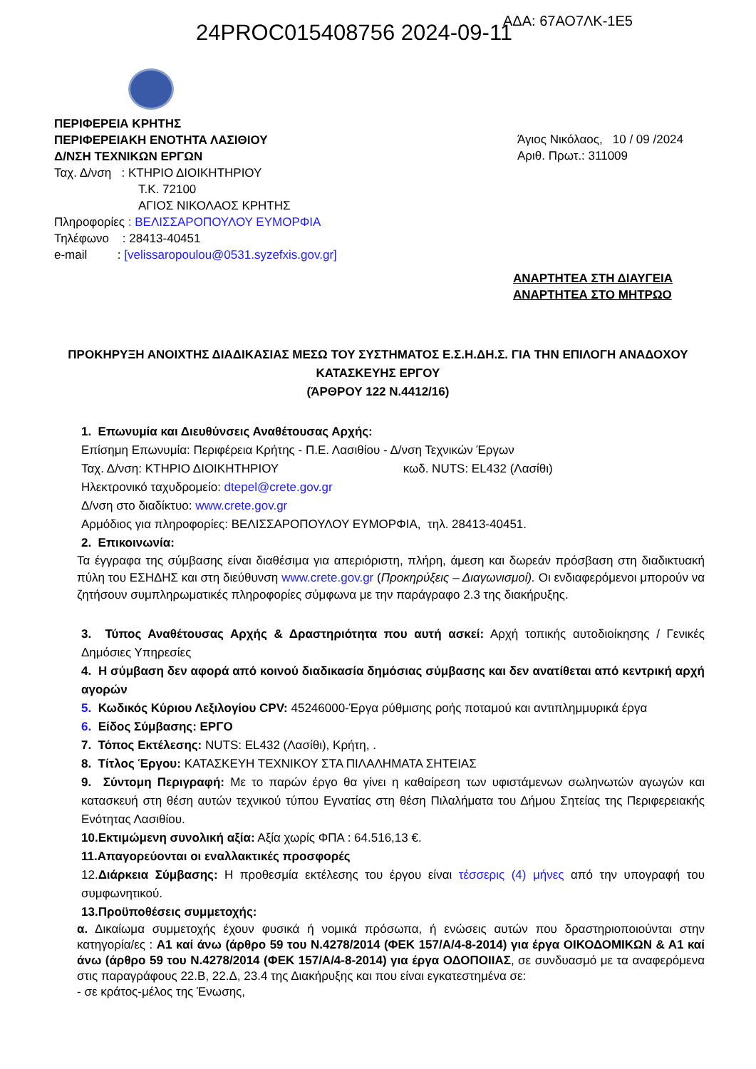24PROC015408756 2024-09-11 ΑΔΑ: 67ΑΟ7ΛΚ-1Ε5
ΠΕΡΙΦΕΡΕΙΑ ΚΡΗΤΗΣ
ΠΕΡΙΦΕΡΕΙΑΚΗ ΕΝΟΤΗΤΑ ΛΑΣΙΘΙΟΥ
Δ/ΝΣΗ ΤΕΧΝΙΚΩΝ ΕΡΓΩΝ
Ταχ. Δ/νση : ΚΤΗΡΙΟ ΔΙΟΙΚΗΤΗΡΙΟΥ
Τ.Κ. 72100
ΑΓΙΟΣ ΝΙΚΟΛΑΟΣ ΚΡΗΤΗΣ
Πληροφορίες : ΒΕΛΙΣΣΑΡΟΠΟΥΛΟΥ ΕΥΜΟΡΦΙΑ
Τηλέφωνο : 28413-40451
e-mail : [velissaropoulou@0531.syzefxis.gov.gr]
Άγιος Νικόλαος, 10 / 09 /2024
Αριθ. Πρωτ.: 311009
ΑΝΑΡΤΗΤΕΑ ΣΤΗ ΔΙΑΥΓΕΙΑ
ΑΝΑΡΤΗΤΕΑ ΣΤΟ ΜΗΤΡΩΟ
ΠΡΟΚΗΡΥΞΗ ΑΝΟΙΧΤΗΣ ΔΙΑΔΙΚΑΣΙΑΣ ΜΕΣΩ ΤΟΥ ΣΥΣΤΗΜΑΤΟΣ Ε.Σ.Η.ΔΗ.Σ. ΓΙΑ ΤΗΝ ΕΠΙΛΟΓΗ ΑΝΑΔΟΧΟΥ ΚΑΤΑΣΚΕΥΗΣ ΕΡΓΟΥ
(ΆΡΘΡΟΥ 122 Ν.4412/16)
1. Επωνυμία και Διευθύνσεις Αναθέτουσας Αρχής:
Επίσημη Επωνυμία: Περιφέρεια Κρήτης - Π.Ε. Λασιθίου - Δ/νση Τεχνικών Έργων
Ταχ. Δ/νση: ΚΤΗΡΙΟ ΔΙΟΙΚΗΤΗΡΙΟΥ κωδ. NUTS: EL432 (Λασίθι)
Ηλεκτρονικό ταχυδρομείο: dtepel@crete.gov.gr
Δ/νση στο διαδίκτυο: www.crete.gov.gr
Αρμόδιος για πληροφορίες: ΒΕΛΙΣΣΑΡΟΠΟΥΛΟΥ ΕΥΜΟΡΦΙΑ, τηλ. 28413-40451.
2. Επικοινωνία:
Τα έγγραφα της σύμβασης είναι διαθέσιμα για απεριόριστη, πλήρη, άμεση και δωρεάν πρόσβαση στη διαδικτυακή πύλη του ΕΣΗΔΗΣ και στη διεύθυνση www.crete.gov.gr (Προκηρύξεις – Διαγωνισμοί). Οι ενδιαφερόμενοι μπορούν να ζητήσουν συμπληρωματικές πληροφορίες σύμφωνα με την παράγραφο 2.3 της διακήρυξης.
3. Τύπος Αναθέτουσας Αρχής & Δραστηριότητα που αυτή ασκεί: Αρχή τοπικής αυτοδιοίκησης / Γενικές Δημόσιες Υπηρεσίες
4. Η σύμβαση δεν αφορά από κοινού διαδικασία δημόσιας σύμβασης και δεν ανατίθεται από κεντρική αρχή αγορών
5. Κωδικός Κύριου Λεξιλογίου CPV: 45246000-Έργα ρύθμισης ροής ποταμού και αντιπλημμυρικά έργα
6. Είδος Σύμβασης: ΕΡΓΟ
7. Τόπος Εκτέλεσης: NUTS: EL432 (Λασίθι), Κρήτη, .
8. Τίτλος Έργου: ΚΑΤΑΣΚΕΥΗ ΤΕΧΝΙΚΟΥ ΣΤΑ ΠΙΛΑΛΗΜΑΤΑ ΣΗΤΕΙΑΣ
9. Σύντομη Περιγραφή: Με το παρών έργο θα γίνει η καθαίρεση των υφιστάμενων σωληνωτών αγωγών και κατασκευή στη θέση αυτών τεχνικού τύπου Εγνατίας στη θέση Πιλαλήματα του Δήμου Σητείας της Περιφερειακής Ενότητας Λασιθίου.
10.Εκτιμώμενη συνολική αξία: Αξία χωρίς ΦΠΑ : 64.516,13 €.
11.Απαγορεύονται οι εναλλακτικές προσφορές
12.Διάρκεια Σύμβασης: Η προθεσμία εκτέλεσης του έργου είναι τέσσερις (4) μήνες από την υπογραφή του συμφωνητικού.
13.Προϋποθέσεις συμμετοχής:
α. Δικαίωμα συμμετοχής έχουν φυσικά ή νομικά πρόσωπα, ή ενώσεις αυτών που δραστηριοποιούνται στην κατηγορία/ες : Α1 καί άνω (άρθρο 59 του Ν.4278/2014 (ΦΕΚ 157/Α/4-8-2014) για έργα ΟΙΚΟΔΟΜΙΚΩΝ & Α1 καί άνω (άρθρο 59 του Ν.4278/2014 (ΦΕΚ 157/Α/4-8-2014) για έργα ΟΔΟΠΟΙΙΑΣ, σε συνδυασμό με τα αναφερόμενα στις παραγράφους 22.Β, 22.Δ, 23.4 της Διακήρυξης και που είναι εγκατεστημένα σε:
- σε κράτος-μέλος της Ένωσης,